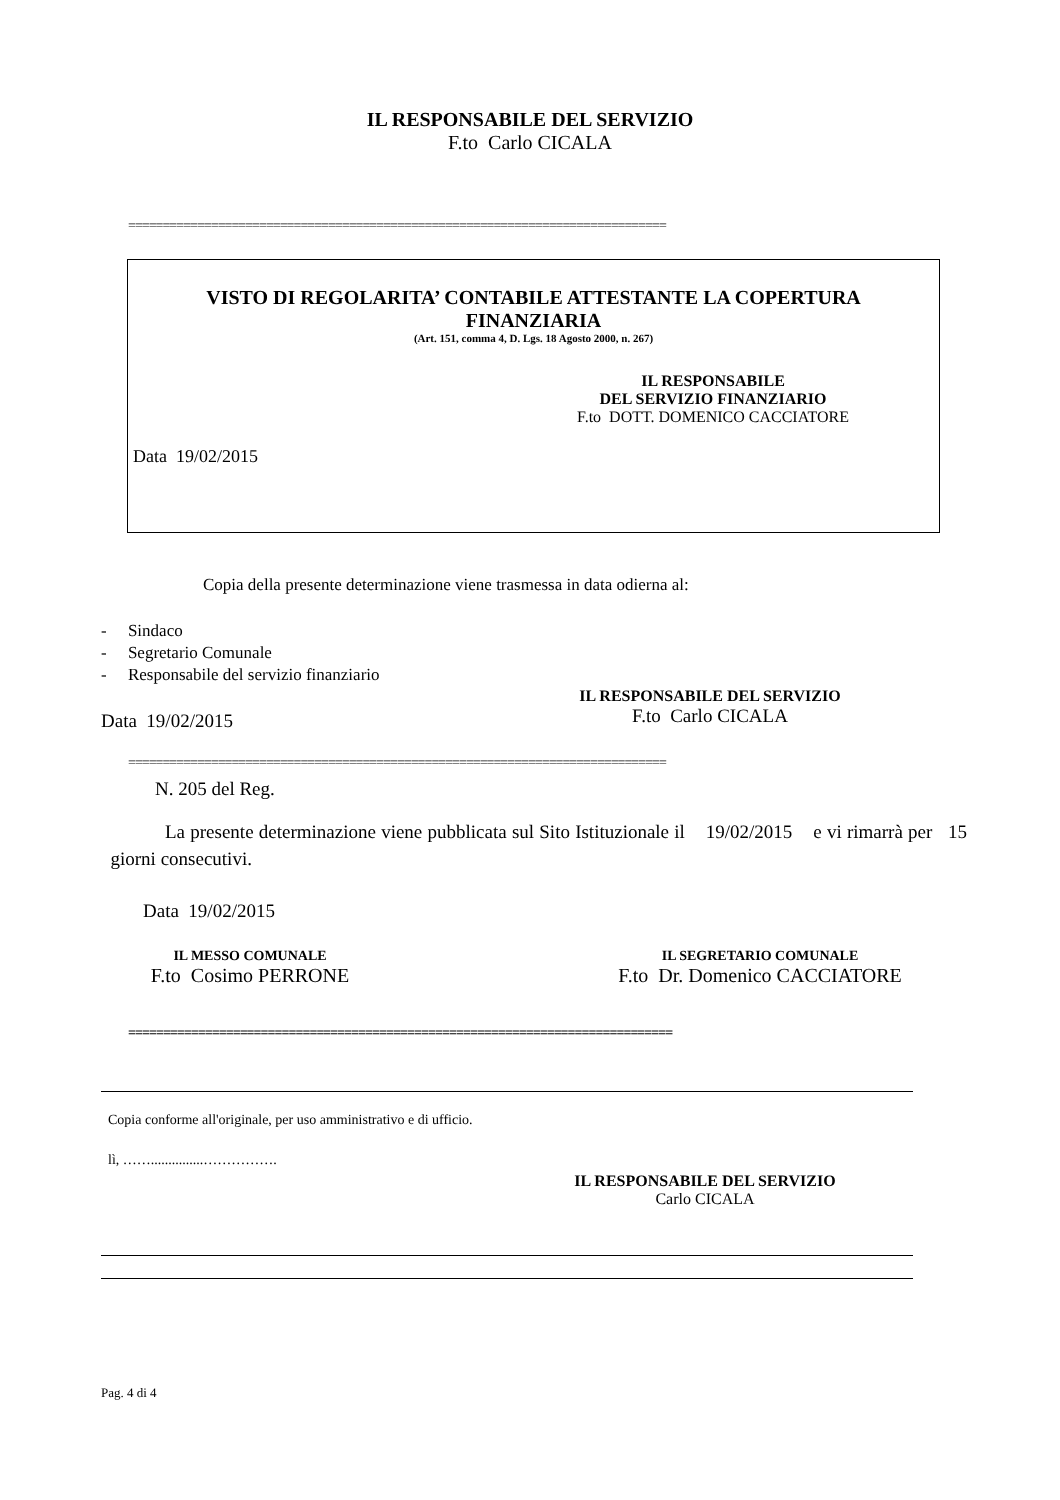IL RESPONSABILE DEL SERVIZIO
F.to Carlo CICALA
==============================================================================
VISTO DI REGOLARITA’ CONTABILE ATTESTANTE LA COPERTURA
FINANZIARIA
(Art. 151, comma 4, D. Lgs. 18 Agosto 2000, n. 267)
IL RESPONSABILE
DEL SERVIZIO FINANZIARIO
F.to DOTT. DOMENICO CACCIATORE
Data 19/02/2015
Copia della presente determinazione viene trasmessa in data odierna al:
- Sindaco
- Segretario Comunale
- Responsabile del servizio finanziario
IL RESPONSABILE DEL SERVIZIO
F.to Carlo CICALA
Data 19/02/2015
==============================================================================
N. 205 del Reg.
La presente determinazione viene pubblicata sul Sito Istituzionale il 19/02/2015 e vi rimarrà per 15 giorni consecutivi.
Data 19/02/2015
IL MESSO COMUNALE
F.to Cosimo PERRONE
IL SEGRETARIO COMUNALE
F.to Dr. Domenico CACCIATORE
==============================================================================
Copia conforme all'originale, per uso amministrativo e di ufficio.
lì, ……...............…………….
IL RESPONSABILE DEL SERVIZIO
Carlo CICALA
Pag. 4 di 4